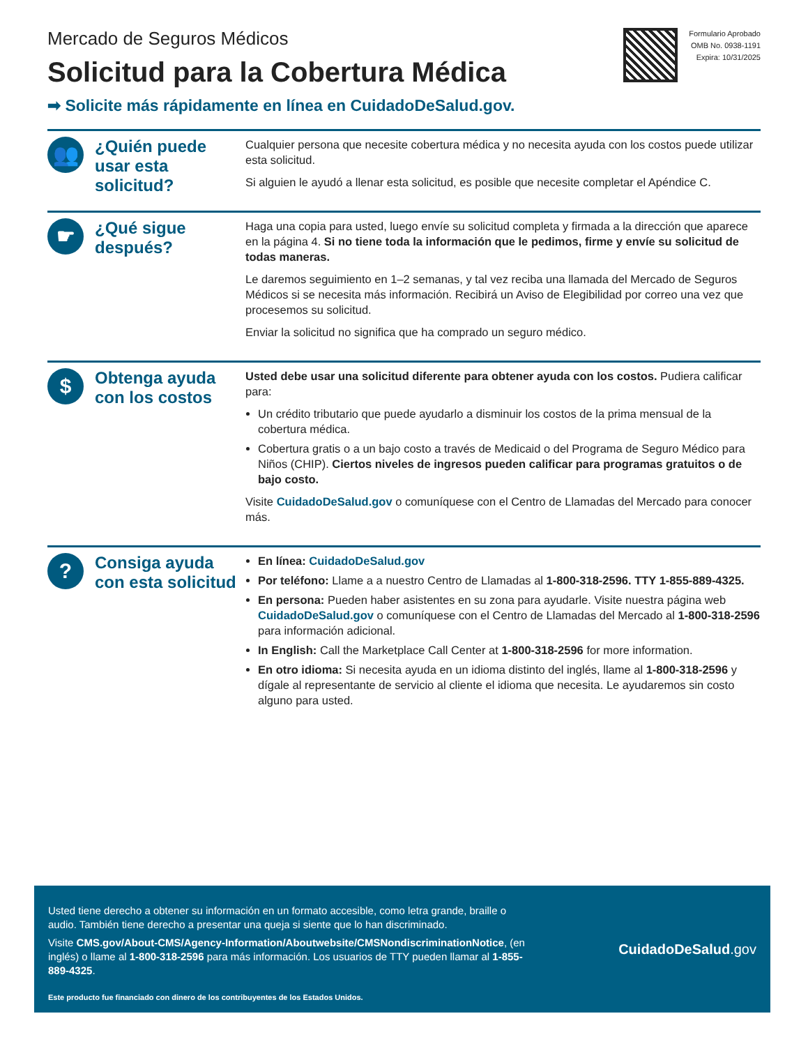Mercado de Seguros Médicos
Solicitud para la Cobertura Médica
➡ Solicite más rápidamente en línea en CuidadoDeSalud.gov.
Formulario Aprobado
OMB No. 0938-1191
Expira: 10/31/2025
👥
¿Quién puede usar esta solicitud?
Cualquier persona que necesite cobertura médica y no necesita ayuda con los costos puede utilizar esta solicitud.
Si alguien le ayudó a llenar esta solicitud, es posible que necesite completar el Apéndice C.
☛
¿Qué sigue después?
Haga una copia para usted, luego envíe su solicitud completa y firmada a la dirección que aparece en la página 4. Si no tiene toda la información que le pedimos, firme y envíe su solicitud de todas maneras.
Le daremos seguimiento en 1–2 semanas, y tal vez reciba una llamada del Mercado de Seguros Médicos si se necesita más información. Recibirá un Aviso de Elegibilidad por correo una vez que procesemos su solicitud.
Enviar la solicitud no significa que ha comprado un seguro médico.
$
Obtenga ayuda con los costos
Usted debe usar una solicitud diferente para obtener ayuda con los costos. Pudiera calificar para:
Un crédito tributario que puede ayudarlo a disminuir los costos de la prima mensual de la cobertura médica.
Cobertura gratis o a un bajo costo a través de Medicaid o del Programa de Seguro Médico para Niños (CHIP). Ciertos niveles de ingresos pueden calificar para programas gratuitos o de bajo costo.
Visite CuidadoDeSalud.gov o comuníquese con el Centro de Llamadas del Mercado para conocer más.
?
Consiga ayuda con esta solicitud
En línea: CuidadoDeSalud.gov
Por teléfono: Llame a a nuestro Centro de Llamadas al 1-800-318-2596. TTY 1-855-889-4325.
En persona: Pueden haber asistentes en su zona para ayudarle. Visite nuestra página web CuidadoDeSalud.gov o comuníquese con el Centro de Llamadas del Mercado al 1-800-318-2596 para información adicional.
In English: Call the Marketplace Call Center at 1-800-318-2596 for more information.
En otro idioma: Si necesita ayuda en un idioma distinto del inglés, llame al 1-800-318-2596 y dígale al representante de servicio al cliente el idioma que necesita. Le ayudaremos sin costo alguno para usted.
Usted tiene derecho a obtener su información en un formato accesible, como letra grande, braille o audio. También tiene derecho a presentar una queja si siente que lo han discriminado.
Visite CMS.gov/About-CMS/Agency-Information/Aboutwebsite/CMSNondiscriminationNotice, (en inglés) o llame al 1-800-318-2596 para más información. Los usuarios de TTY pueden llamar al 1-855-889-4325.
Este producto fue financiado con dinero de los contribuyentes de los Estados Unidos.
CuidadoDeSalud.gov